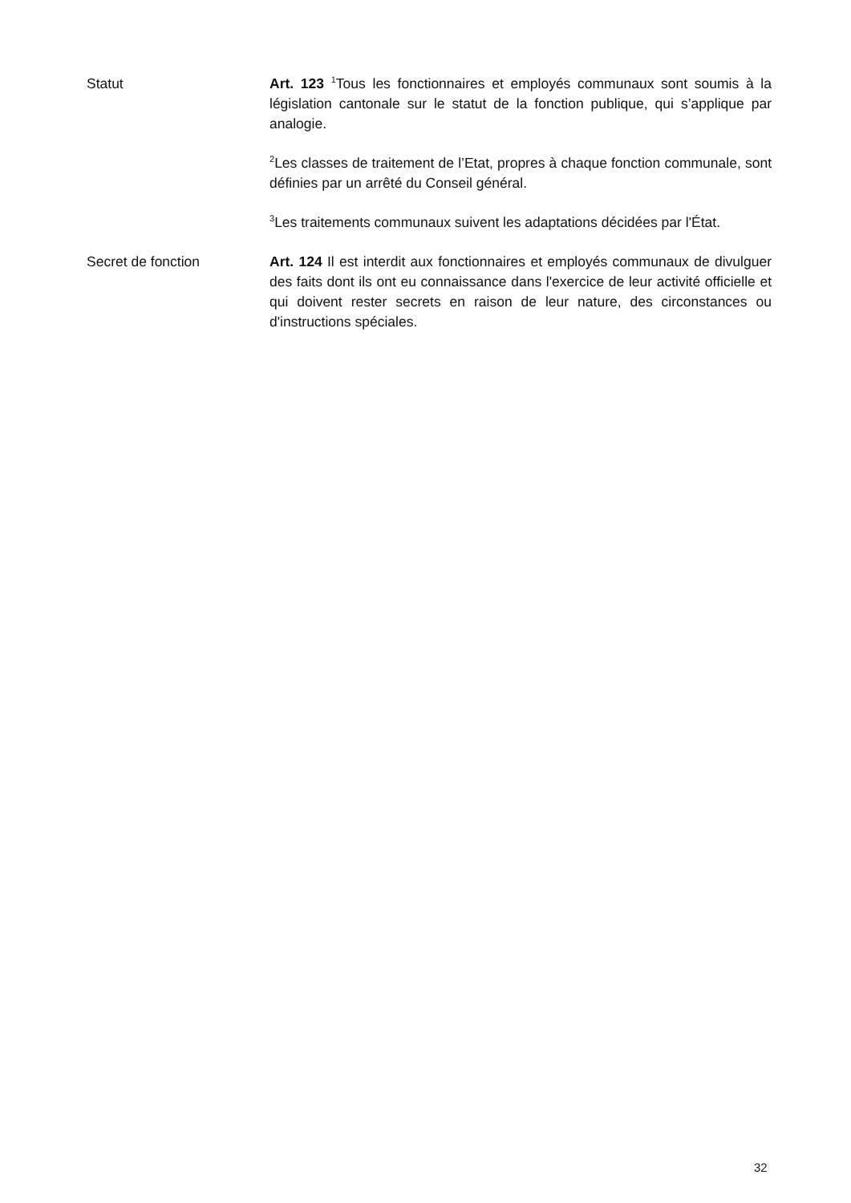Statut Art. 123 <sup>1</sup>Tous les fonctionnaires et employés communaux sont soumis à la législation cantonale sur le statut de la fonction publique, qui s’applique par analogie.
<sup>2</sup> Les classes de traitement de l’Etat, propres à chaque fonction communale, sont définies par un arrêté du Conseil général.
<sup>3</sup> Les traitements communaux suivent les adaptations décidées par l'État.
Secret de fonction Art. 124 Il est interdit aux fonctionnaires et employés communaux de divulguer des faits dont ils ont eu connaissance dans l'exercice de leur activité officielle et qui doivent rester secrets en raison de leur nature, des circonstances ou d'instructions spéciales.
32